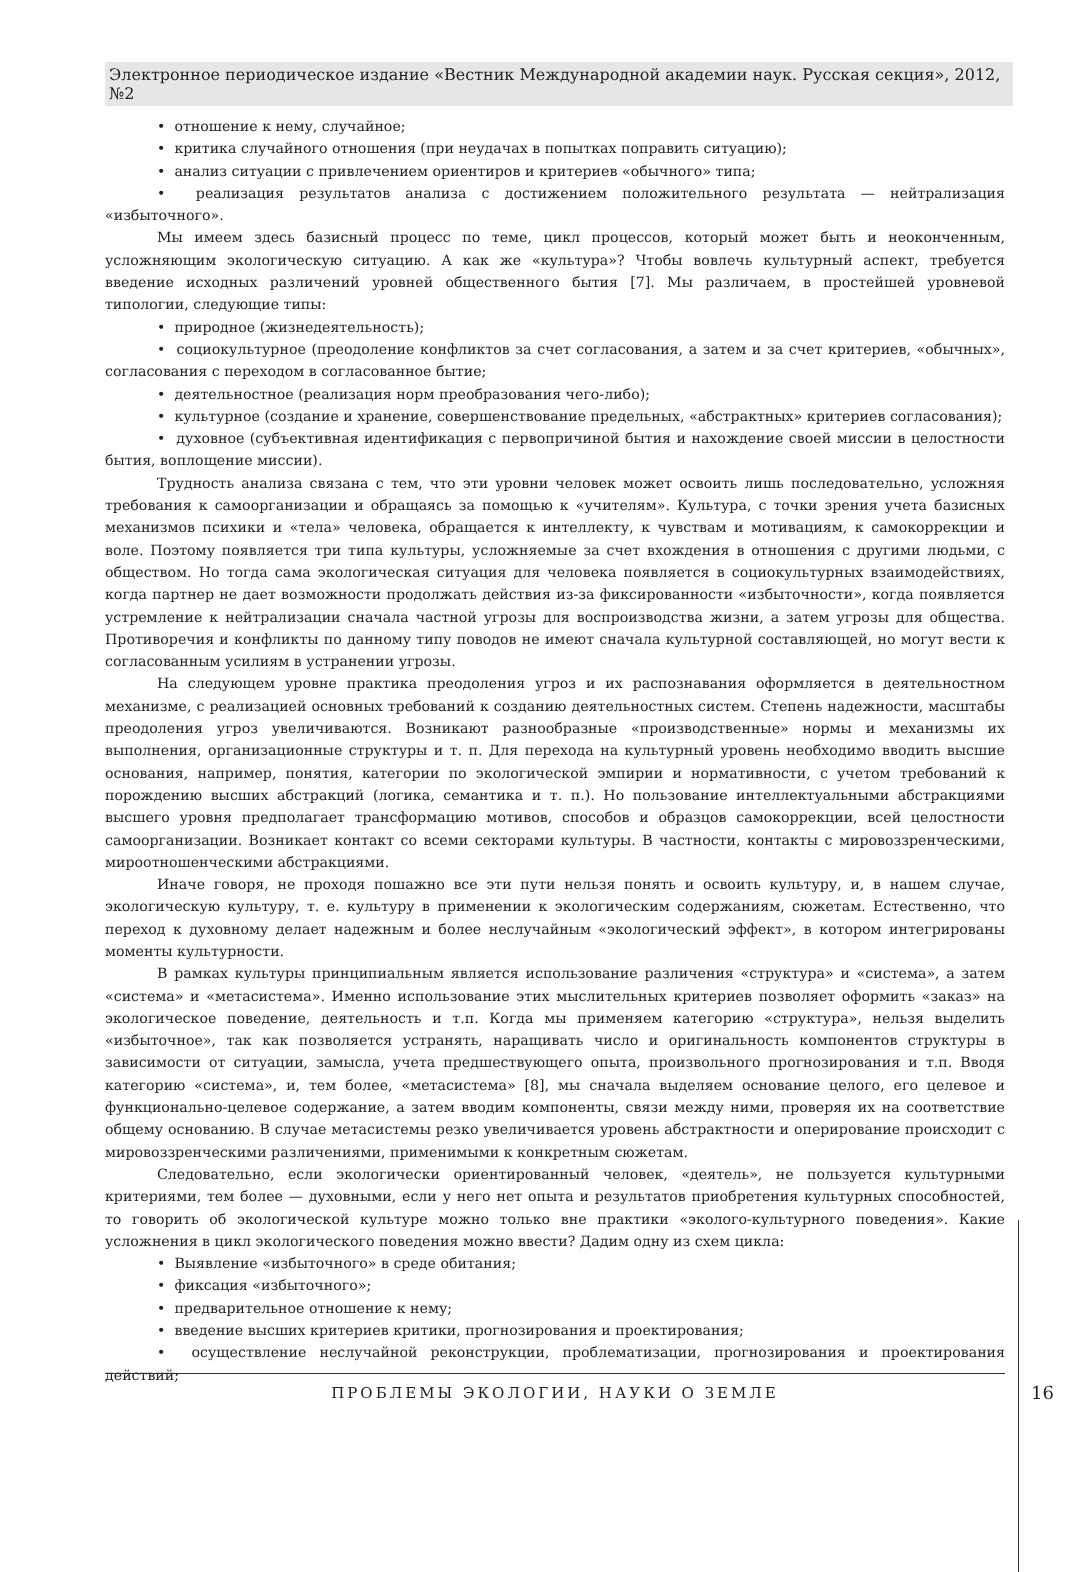Электронное периодическое издание «Вестник Международной академии наук. Русская секция», 2012, №2
• отношение к нему, случайное;
• критика случайного отношения (при неудачах в попытках поправить ситуацию);
• анализ ситуации с привлечением ориентиров и критериев «обычного» типа;
• реализация результатов анализа с достижением положительного результата — нейтрализация «избыточного».
Мы имеем здесь базисный процесс по теме, цикл процессов, который может быть и неоконченным, усложняющим экологическую ситуацию. А как же «культура»? Чтобы вовлечь культурный аспект, требуется введение исходных различений уровней общественного бытия [7]. Мы различаем, в простейшей уровневой типологии, следующие типы:
• природное (жизнедеятельность);
• социокультурное (преодоление конфликтов за счет согласования, а затем и за счет критериев, «обычных», согласования с переходом в согласованное бытие;
• деятельностное (реализация норм преобразования чего-либо);
• культурное (создание и хранение, совершенствование предельных, «абстрактных» критериев согласования);
• духовное (субъективная идентификация с первопричиной бытия и нахождение своей миссии в целостности бытия, воплощение миссии).
Трудность анализа связана с тем, что эти уровни человек может освоить лишь последовательно, усложняя требования к самоорганизации и обращаясь за помощью к «учителям». Культура, с точки зрения учета базисных механизмов психики и «тела» человека, обращается к интеллекту, к чувствам и мотивациям, к самокоррекции и воле. Поэтому появляется три типа культуры, усложняемые за счет вхождения в отношения с другими людьми, с обществом. Но тогда сама экологическая ситуация для человека появляется в социокультурных взаимодействиях, когда партнер не дает возможности продолжать действия из-за фиксированности «избыточности», когда появляется устремление к нейтрализации сначала частной угрозы для воспроизводства жизни, а затем угрозы для общества. Противоречия и конфликты по данному типу поводов не имеют сначала культурной составляющей, но могут вести к согласованным усилиям в устранении угрозы.
На следующем уровне практика преодоления угроз и их распознавания оформляется в деятельностном механизме, с реализацией основных требований к созданию деятельностных систем. Степень надежности, масштабы преодоления угроз увеличиваются. Возникают разнообразные «производственные» нормы и механизмы их выполнения, организационные структуры и т. п. Для перехода на культурный уровень необходимо вводить высшие основания, например, понятия, категории по экологической эмпирии и нормативности, с учетом требований к порождению высших абстракций (логика, семантика и т. п.). Но пользование интеллектуальными абстракциями высшего уровня предполагает трансформацию мотивов, способов и образцов самокоррекции, всей целостности самоорганизации. Возникает контакт со всеми секторами культуры. В частности, контакты с мировоззренческими, мироотношенческими абстракциями.
Иначе говоря, не проходя пошажно все эти пути нельзя понять и освоить культуру, и, в нашем случае, экологическую культуру, т. е. культуру в применении к экологическим содержаниям, сюжетам. Естественно, что переход к духовному делает надежным и более неслучайным «экологический эффект», в котором интегрированы моменты культурности.
В рамках культуры принципиальным является использование различения «структура» и «система», а затем «система» и «метасистема». Именно использование этих мыслительных критериев позволяет оформить «заказ» на экологическое поведение, деятельность и т.п. Когда мы применяем категорию «структура», нельзя выделить «избыточное», так как позволяется устранять, наращивать число и оригинальность компонентов структуры в зависимости от ситуации, замысла, учета предшествующего опыта, произвольного прогнозирования и т.п. Вводя категорию «система», и, тем более, «метасистема» [8], мы сначала выделяем основание целого, его целевое и функционально-целевое содержание, а затем вводим компоненты, связи между ними, проверяя их на соответствие общему основанию. В случае метасистемы резко увеличивается уровень абстрактности и оперирование происходит с мировоззренческими различениями, применимыми к конкретным сюжетам.
Следовательно, если экологически ориентированный человек, «деятель», не пользуется культурными критериями, тем более — духовными, если у него нет опыта и результатов приобретения культурных способностей, то говорить об экологической культуре можно только вне практики «эколого-культурного поведения». Какие усложнения в цикл экологического поведения можно ввести? Дадим одну из схем цикла:
• Выявление «избыточного» в среде обитания;
• фиксация «избыточного»;
• предварительное отношение к нему;
• введение высших критериев критики, прогнозирования и проектирования;
• осуществление неслучайной реконструкции, проблематизации, прогнозирования и проектирования действий;
ПРОБЛЕМЫ ЭКОЛОГИИ, НАУКИ О ЗЕМЛЕ
16